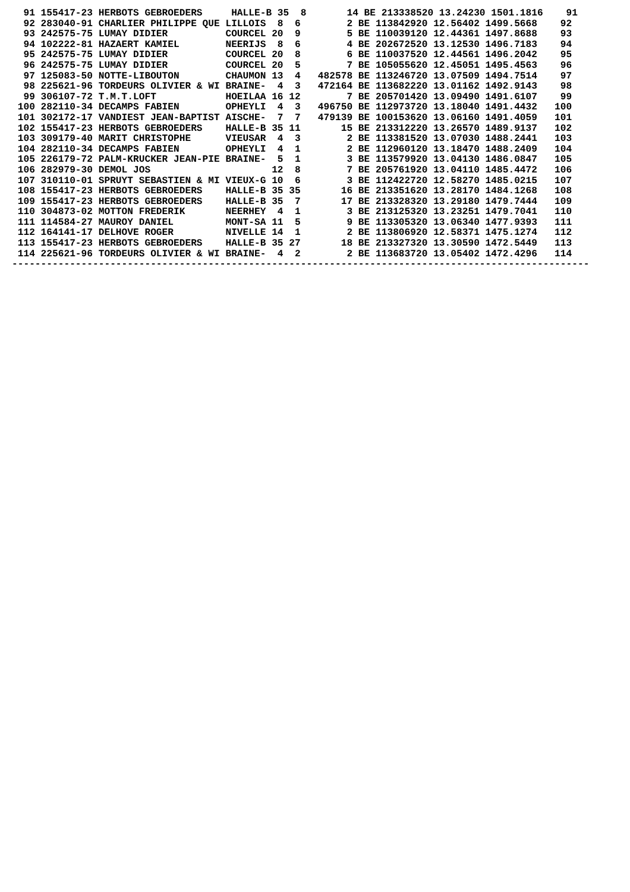91 155417-23 HERBOTS GEBROEDERS     HALLE-B 35  8       14 BE 213338520 13.24230 1501.1816    91
  92 283040-91 CHARLIER PHILIPPE QUE LILLOIS  8  6        2 BE 113842920 12.56402 1499.5668    92
  93 242575-75 LUMAY DIDIER          COURCEL 20  9        5 BE 110039120 12.44361 1497.8688    93
  94 102222-81 HAZAERT KAMIEL        NEERIJS  8  6        4 BE 202672520 13.12530 1496.7183    94
  95 242575-75 LUMAY DIDIER          COURCEL 20  8        6 BE 110037520 12.44561 1496.2042    95
  96 242575-75 LUMAY DIDIER          COURCEL 20  5        7 BE 105055620 12.45051 1495.4563    96
  97 125083-50 NOTTE-LIBOUTON        CHAUMON 13  4   482578 BE 113246720 13.07509 1494.7514    97
  98 225621-96 TORDEURS OLIVIER & WI BRAINE-  4  3   472164 BE 113682220 13.01162 1492.9143    98
  99 306107-72 T.M.T.LOFT            HOEILAA 16 12        7 BE 205701420 13.09490 1491.6107    99
 100 282110-34 DECAMPS FABIEN        OPHEYLI  4  3   496750 BE 112973720 13.18040 1491.4432   100
 101 302172-17 VANDIEST JEAN-BAPTIST AISCHE-  7  7   479139 BE 100153620 13.06160 1491.4059   101
 102 155417-23 HERBOTS GEBROEDERS    HALLE-B 35 11       15 BE 213312220 13.26570 1489.9137   102
 103 309179-40 MARIT CHRISTOPHE      VIEUSAR  4  3        2 BE 113381520 13.07030 1488.2441   103
 104 282110-34 DECAMPS FABIEN        OPHEYLI  4  1        2 BE 112960120 13.18470 1488.2409   104
 105 226179-72 PALM-KRUCKER JEAN-PIE BRAINE-  5  1        3 BE 113579920 13.04130 1486.0847   105
 106 282979-30 DEMOL JOS                     12  8        7 BE 205761920 13.04110 1485.4472   106
 107 310110-01 SPRUYT SEBASTIEN & MI VIEUX-G 10  6        3 BE 112422720 12.58270 1485.0215   107
 108 155417-23 HERBOTS GEBROEDERS    HALLE-B 35 35       16 BE 213351620 13.28170 1484.1268   108
 109 155417-23 HERBOTS GEBROEDERS    HALLE-B 35  7       17 BE 213328320 13.29180 1479.7444   109
 110 304873-02 MOTTON FREDERIK       NEERHEY  4  1        3 BE 213125320 13.23251 1479.7041   110
 111 114584-27 MAUROY DANIEL         MONT-SA 11  5        9 BE 113305320 13.06340 1477.9393   111
 112 164141-17 DELHOVE ROGER         NIVELLE 14  1        2 BE 113806920 12.58371 1475.1274   112
 113 155417-23 HERBOTS GEBROEDERS    HALLE-B 35 27       18 BE 213327320 13.30590 1472.5449   113
 114 225621-96 TORDEURS OLIVIER & WI BRAINE-  4  2        2 BE 113683720 13.05402 1472.4296   114
----------------------------------------------------------------------------------------------------